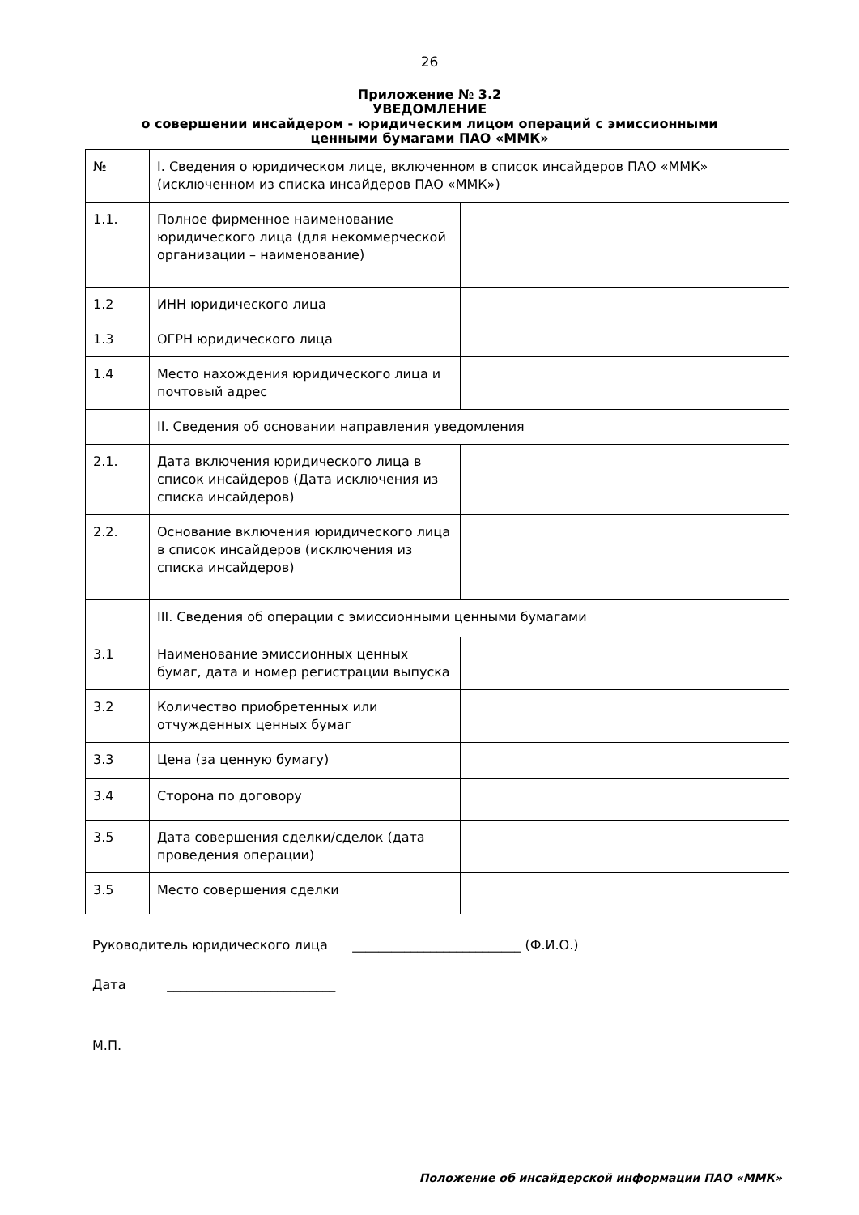26
Приложение № 3.2
УВЕДОМЛЕНИЕ
о совершении инсайдером - юридическим лицом операций с эмиссионными
ценными бумагами ПАО «ММК»
| № | I. Сведения о юридическом лице, включенном в список инсайдеров ПАО «ММК» (исключенном из списка инсайдеров ПАО «ММК») | |
| 1.1. | Полное фирменное наименование юридического лица (для некоммерческой организации – наименование) | |
| 1.2 | ИНН юридического лица | |
| 1.3 | ОГРН юридического лица | |
| 1.4 | Место нахождения юридического лица и почтовый адрес | |
| | II. Сведения об основании направления уведомления | |
| 2.1. | Дата включения юридического лица в список инсайдеров (Дата исключения из списка инсайдеров) | |
| 2.2. | Основание включения юридического лица в список инсайдеров (исключения из списка инсайдеров) | |
| | III. Сведения об операции с эмиссионными ценными бумагами | |
| 3.1 | Наименование эмиссионных ценных бумаг, дата и номер регистрации выпуска | |
| 3.2 | Количество приобретенных или отчужденных ценных бумаг | |
| 3.3 | Цена (за ценную бумагу) | |
| 3.4 | Сторона по договору | |
| 3.5 | Дата совершения сделки/сделок (дата проведения операции) | |
| 3.5 | Место совершения сделки | |
Руководитель юридического лица __________________________ (Ф.И.О.)
Дата __________________________
М.П.
Положение об инсайдерской информации ПАО «ММК»